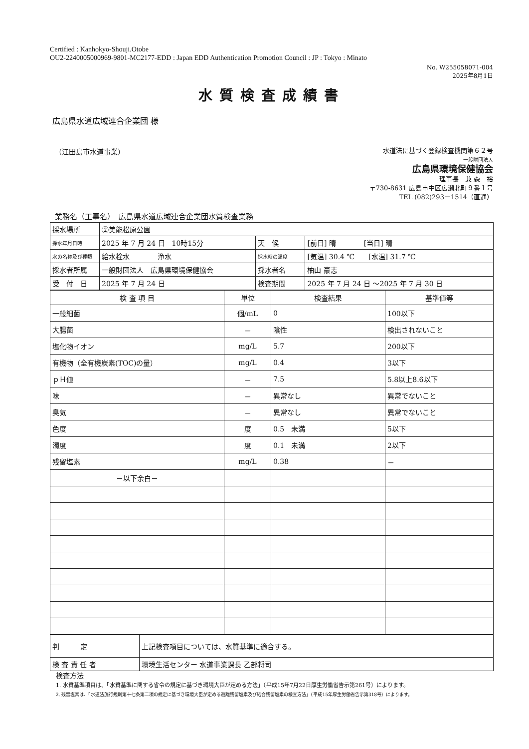Certified : Kanhokyo-Shouji.Otobe
OU2-2240005000969-9801-MC2177-EDD : Japan EDD Authentication Promotion Council : JP : Tokyo : Minato
No. W255058071-004
2025年8月1日
水質検査成績書
広島県水道広域連合企業団 様
（江田島市水道事業）
水道法に基づく登録検査機関第６２号
一般財団法人
広島県環境保健協会
理事長　兼 森　裕
〒730-8631 広島市中区広瀬北町９番１号
TEL (082)293－1514（直通）
業務名（工事名）　広島県水道広域連合企業団水質検査業務
| 採水場所 | ②美能松原公園 | | |
| 採水年月日時 | 2025 年 7 月 24 日 10時15分 | 天 候 | [前日] 晴 [当日] 晴 |
| 水の名称及び種類 | 給水栓水 浄水 | 採水時の温度 | [気温] 30.4 ℃ [水温] 31.7 ℃ |
| 採水者所属 | 一般財団法人 広島県環境保健協会 | 採水者名 | 柚山 豪志 |
| 受 付 日 | 2025 年 7 月 24 日 | 検査期間 | 2025 年 7 月 24 日 ～2025 年 7 月 30 日 |
| 検 査 項 目 | 単位 | 検査結果 | 基準値等 |
| --- | --- | --- | --- |
| 一般細菌 | 個/mL | 0 | 100以下 |
| 大腸菌 | － | 陰性 | 検出されないこと |
| 塩化物イオン | mg/L | 5.7 | 200以下 |
| 有機物（全有機炭素(TOC)の量） | mg/L | 0.4 | 3以下 |
| ｐＨ値 | － | 7.5 | 5.8以上8.6以下 |
| 味 | － | 異常なし | 異常でないこと |
| 臭気 | － | 異常なし | 異常でないこと |
| 色度 | 度 | 0.5 未満 | 5以下 |
| 濁度 | 度 | 0.1 未満 | 2以下 |
| 残留塩素 | mg/L | 0.38 | － |
| －以下余白－ | | | |
| 判 定 | 上記検査項目については、水質基準に適合する。 |
| 検 査 責 任 者 | 環境生活センター 水道事業課長 乙部将司 |
検査方法
1. 水質基準項目は、「水質基準に関する省令の規定に基づき環境大臣が定める方法」（平成15年7月22日厚生労働省告示第261号）によります。
2. 残留塩素は、「水道法施行規則第十七条第二項の規定に基づき環境大臣が定める遊離残留塩素及び結合残留塩素の検査方法」（平成15年厚生労働省告示第318号）によります。